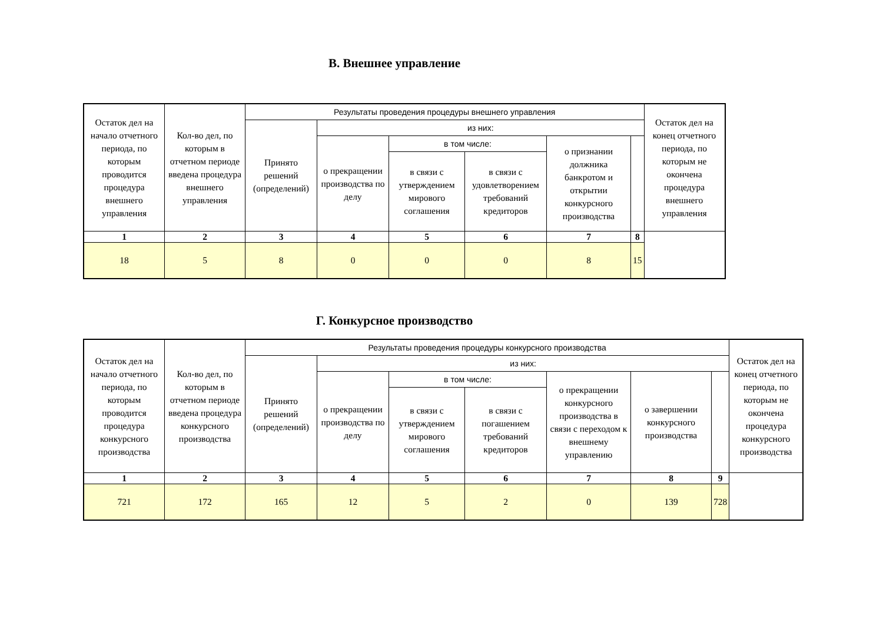В. Внешнее управление
| Остаток дел на начало отчетного периода, по которым проводится процедура внешнего управления | Кол-во дел, по которым в отчетном периоде введена процедура внешнего управления | Результаты проведения процедуры внешнего управления | | | | | | Остаток дел на конец отчетного периода, по которым не окончена процедура внешнего управления |
| --- | --- | --- | --- | --- | --- | --- | --- | --- |
| | | Принято решений (определений) | из них: | | | | | |
| | | | о прекращении производства по делу | в том числе: | | о признании должника банкротом и открытии конкурсного производства | | |
| | | | | в связи с утверждением мирового соглашения | в связи с удовлетворением требований кредиторов | | | |
| 1 | 2 | 3 | 4 | 5 | 6 | 7 | 8 | |
| 18 | 5 | 8 | 0 | 0 | 0 | 8 | 15 | |
Г. Конкурсное производство
| Остаток дел на начало отчетного периода, по которым проводится процедура конкурсного производства | Кол-во дел, по которым в отчетном периоде введена процедура конкурсного производства | Результаты проведения процедуры конкурсного производства | | | | | | | Остаток дел на конец отчетного периода, по которым не окончена процедура конкурсного производства |
| --- | --- | --- | --- | --- | --- | --- | --- | --- | --- |
| | | Принято решений (определений) | из них: | | | | | | |
| | | | о прекращении производства по делу | в том числе: | | о прекращении конкурсного производства в связи с переходом к внешнему управлению | о завершении конкурсного производства | | |
| | | | | в связи с утверждением мирового соглашения | в связи с погашением требований кредиторов | | | | |
| 1 | 2 | 3 | 4 | 5 | 6 | 7 | 8 | 9 | |
| 721 | 172 | 165 | 12 | 5 | 2 | 0 | 139 | 728 | |